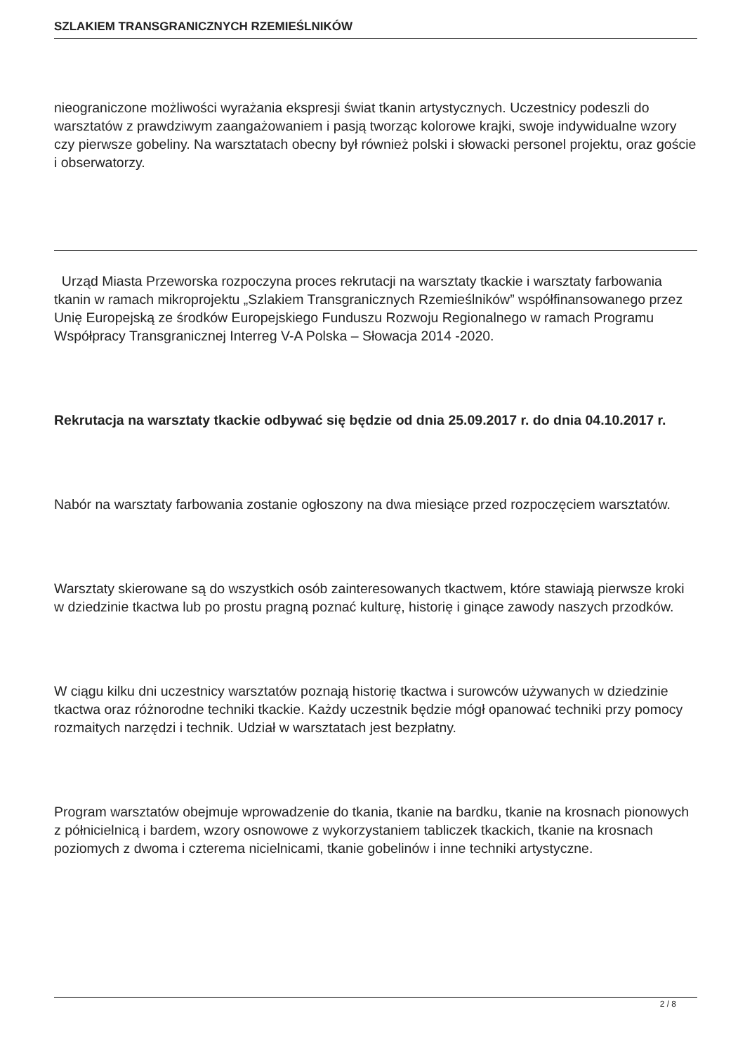SZLAKIEM TRANSGRANICZNYCH RZEMIEŚLNIKÓW
nieograniczone możliwości wyrażania ekspresji świat tkanin artystycznych. Uczestnicy podeszli do warsztatów z prawdziwym zaangażowaniem i pasją tworząc kolorowe krajki, swoje indywidualne wzory czy pierwsze gobeliny. Na warsztatach obecny był również polski i słowacki personel projektu, oraz goście i obserwatorzy.
Urząd Miasta Przeworska rozpoczyna proces rekrutacji na warsztaty tkackie i warsztaty farbowania tkanin w ramach mikroprojektu „Szlakiem Transgranicznych Rzemieślników” współfinansowanego przez Unię Europejską ze środków Europejskiego Funduszu Rozwoju Regionalnego w ramach Programu Współpracy Transgranicznej Interreg V-A Polska – Słowacja 2014 -2020.
Rekrutacja na warsztaty tkackie odbywać się będzie od dnia 25.09.2017 r. do dnia 04.10.2017 r.
Nabór na warsztaty farbowania zostanie ogłoszony na dwa miesiące przed rozpoczęciem warsztatów.
Warsztaty skierowane są do wszystkich osób zainteresowanych tkactwem, które stawiają pierwsze kroki w dziedzinie tkactwa lub po prostu pragną poznać kulturę, historię i ginące zawody naszych przodków.
W ciągu kilku dni uczestnicy warsztatów poznają historię tkactwa i surowców używanych w dziedzinie tkactwa oraz różnorodne techniki tkackie. Każdy uczestnik będzie mógł opanować techniki przy pomocy rozmaitych narzędzi i technik. Udział w warsztatach jest bezpłatny.
Program warsztatów obejmuje wprowadzenie do tkania, tkanie na bardku, tkanie na krosnach pionowych z półnicielnicą i bardem, wzory osnowowe z wykorzystaniem tabliczek tkackich, tkanie na krosnach poziomych z dwoma i czterema nicielnicami, tkanie gobelinów i inne techniki artystyczne.
2 / 8